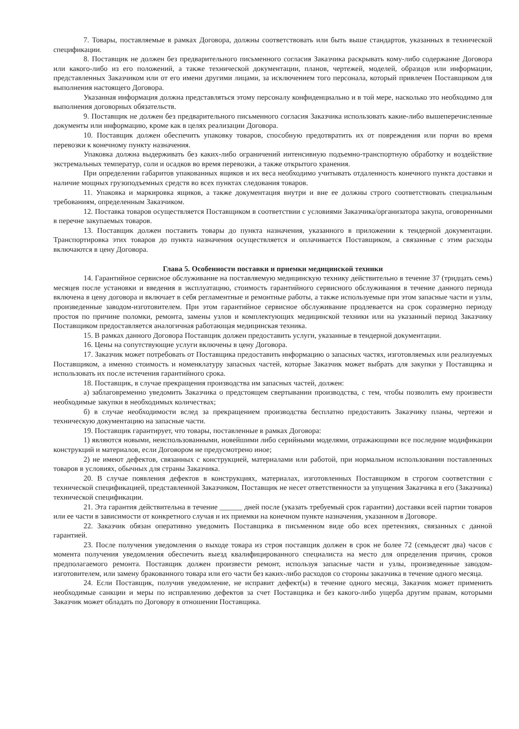7. Товары, поставляемые в рамках Договора, должны соответствовать или быть выше стандартов, указанных в технической спецификации.
8. Поставщик не должен без предварительного письменного согласия Заказчика раскрывать кому-либо содержание Договора или какого-либо из его положений, а также технической документации, планов, чертежей, моделей, образцов или информации, представленных Заказчиком или от его имени другими лицами, за исключением того персонала, который привлечен Поставщиком для выполнения настоящего Договора.
Указанная информация должна представляться этому персоналу конфиденциально и в той мере, насколько это необходимо для выполнения договорных обязательств.
9. Поставщик не должен без предварительного письменного согласия Заказчика использовать какие-либо вышеперечисленные документы или информацию, кроме как в целях реализации Договора.
10. Поставщик должен обеспечить упаковку товаров, способную предотвратить их от повреждения или порчи во время перевозки к конечному пункту назначения.
Упаковка должна выдерживать без каких-либо ограничений интенсивную подъемно-транспортную обработку и воздействие экстремальных температур, соли и осадков во время перевозки, а также открытого хранения.
При определении габаритов упакованных ящиков и их веса необходимо учитывать отдаленность конечного пункта доставки и наличие мощных грузоподъемных средств во всех пунктах следования товаров.
11. Упаковка и маркировка ящиков, а также документация внутри и вне ее должны строго соответствовать специальным требованиям, определенным Заказчиком.
12. Поставка товаров осуществляется Поставщиком в соответствии с условиями Заказчика/организатора закупа, оговоренными в перечне закупаемых товаров.
13. Поставщик должен поставить товары до пункта назначения, указанного в приложении к тендерной документации. Транспортировка этих товаров до пункта назначения осуществляется и оплачивается Поставщиком, а связанные с этим расходы включаются в цену Договора.
Глава 5. Особенности поставки и приемки медицинской техники
14. Гарантийное сервисное обслуживание на поставляемую медицинскую технику действительно в течение 37 (тридцать семь) месяцев после установки и введения в эксплуатацию, стоимость гарантийного сервисного обслуживания в течение данного периода включена в цену договора и включает в себя регламентные и ремонтные работы, а также используемые при этом запасные части и узлы, произведенные заводом-изготовителем. При этом гарантийное сервисное обслуживание продлевается на срок соразмерно периоду простоя по причине поломки, ремонта, замены узлов и комплектующих медицинской техники или на указанный период Заказчику Поставщиком предоставляется аналогичная работающая медицинская техника.
15. В рамках данного Договора Поставщик должен предоставить услуги, указанные в тендерной документации.
16. Цены на сопутствующие услуги включены в цену Договора.
17. Заказчик может потребовать от Поставщика предоставить информацию о запасных частях, изготовляемых или реализуемых Поставщиком, а именно стоимость и номенклатуру запасных частей, которые Заказчик может выбрать для закупки у Поставщика и использовать их после истечения гарантийного срока.
18. Поставщик, в случае прекращения производства им запасных частей, должен:
а) заблаговременно уведомить Заказчика о предстоящем свертывании производства, с тем, чтобы позволить ему произвести необходимые закупки в необходимых количествах;
б) в случае необходимости вслед за прекращением производства бесплатно предоставить Заказчику планы, чертежи и техническую документацию на запасные части.
19. Поставщик гарантирует, что товары, поставленные в рамках Договора:
1) являются новыми, неиспользованными, новейшими либо серийными моделями, отражающими все последние модификации конструкций и материалов, если Договором не предусмотрено иное;
2) не имеют дефектов, связанных с конструкцией, материалами или работой, при нормальном использовании поставленных товаров в условиях, обычных для страны Заказчика.
20. В случае появления дефектов в конструкциях, материалах, изготовленных Поставщиком в строгом соответствии с технической спецификацией, представленной Заказчиком, Поставщик не несет ответственности за упущения Заказчика в его (Заказчика) технической спецификации.
21. Эта гарантия действительна в течение ______ дней после (указать требуемый срок гарантии) доставки всей партии товаров или ее части в зависимости от конкретного случая и их приемки на конечном пункте назначения, указанном в Договоре.
22. Заказчик обязан оперативно уведомить Поставщика в письменном виде обо всех претензиях, связанных с данной гарантией.
23. После получения уведомления о выходе товара из строя поставщик должен в срок не более 72 (семьдесят два) часов с момента получения уведомления обеспечить выезд квалифицированного специалиста на место для определения причин, сроков предполагаемого ремонта. Поставщик должен произвести ремонт, используя запасные части и узлы, произведенные заводом-изготовителем, или замену бракованного товара или его части без каких-либо расходов со стороны заказчика в течение одного месяца.
24. Если Поставщик, получив уведомление, не исправит дефект(ы) в течение одного месяца, Заказчик может применить необходимые санкции и меры по исправлению дефектов за счет Поставщика и без какого-либо ущерба другим правам, которыми Заказчик может обладать по Договору в отношении Поставщика.